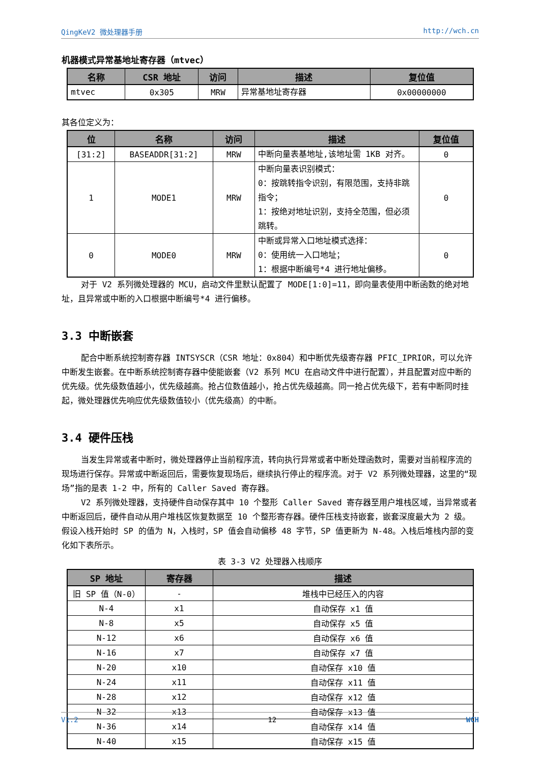QingKeV2 微处理器手册 http://wch.cn
机器模式异常基地址寄存器（mtvec）
| 名称 | CSR 地址 | 访问 | 描述 | 复位值 |
| --- | --- | --- | --- | --- |
| mtvec | 0x305 | MRW | 异常基地址寄存器 | 0x00000000 |
其各位定义为：
| 位 | 名称 | 访问 | 描述 | 复位值 |
| --- | --- | --- | --- | --- |
| [31:2] | BASEADDR[31:2] | MRW | 中断向量表基地址,该地址需 1KB 对齐。 | 0 |
| 1 | MODE1 | MRW | 中断向量表识别模式： 0：按跳转指令识别，有限范围，支持非跳指令； 1：按绝对地址识别，支持全范围，但必须跳转。 | 0 |
| 0 | MODE0 | MRW | 中断或异常入口地址模式选择： 0：使用统一入口地址； 1：根据中断编号*4 进行地址偏移。 | 0 |
对于 V2 系列微处理器的 MCU，启动文件里默认配置了 MODE[1:0]=11，即向量表使用中断函数的绝对地址，且异常或中断的入口根据中断编号*4 进行偏移。
3.3 中断嵌套
配合中断系统控制寄存器 INTSYSCR（CSR 地址：0x804）和中断优先级寄存器 PFIC_IPRIOR，可以允许中断发生嵌套。在中断系统控制寄存器中使能嵌套（V2 系列 MCU 在启动文件中进行配置），并且配置对应中断的优先级。优先级数值越小，优先级越高。抢占位数值越小，抢占优先级越高。同一抢占优先级下，若有中断同时挂起，微处理器优先响应优先级数值较小（优先级高）的中断。
3.4 硬件压栈
当发生异常或者中断时，微处理器停止当前程序流，转向执行异常或者中断处理函数时，需要对当前程序流的现场进行保存。异常或中断返回后，需要恢复现场后，继续执行停止的程序流。对于 V2 系列微处理器，这里的“现场”指的是表 1-2 中，所有的 Caller Saved 寄存器。
V2 系列微处理器，支持硬件自动保存其中 10 个整形 Caller Saved 寄存器至用户堆栈区域，当异常或者中断返回后，硬件自动从用户堆栈区恢复数据至 10 个整形寄存器。硬件压栈支持嵌套，嵌套深度最大为 2 级。假设入栈开始时 SP 的值为 N，入栈时，SP 值会自动偏移 48 字节，SP 值更新为 N-48。入栈后堆栈内部的变化如下表所示。
表 3-3 V2 处理器入栈顺序
| SP 地址 | 寄存器 | 描述 |
| --- | --- | --- |
| 旧 SP 值（N-0） | - | 堆栈中已经压入的内容 |
| N-4 | x1 | 自动保存 x1 值 |
| N-8 | x5 | 自动保存 x5 值 |
| N-12 | x6 | 自动保存 x6 值 |
| N-16 | x7 | 自动保存 x7 值 |
| N-20 | x10 | 自动保存 x10 值 |
| N-24 | x11 | 自动保存 x11 值 |
| N-28 | x12 | 自动保存 x12 值 |
| N-32 | x13 | 自动保存 x13 值 |
| N-36 | x14 | 自动保存 x14 值 |
| N-40 | x15 | 自动保存 x15 值 |
V1.2 12 WCH